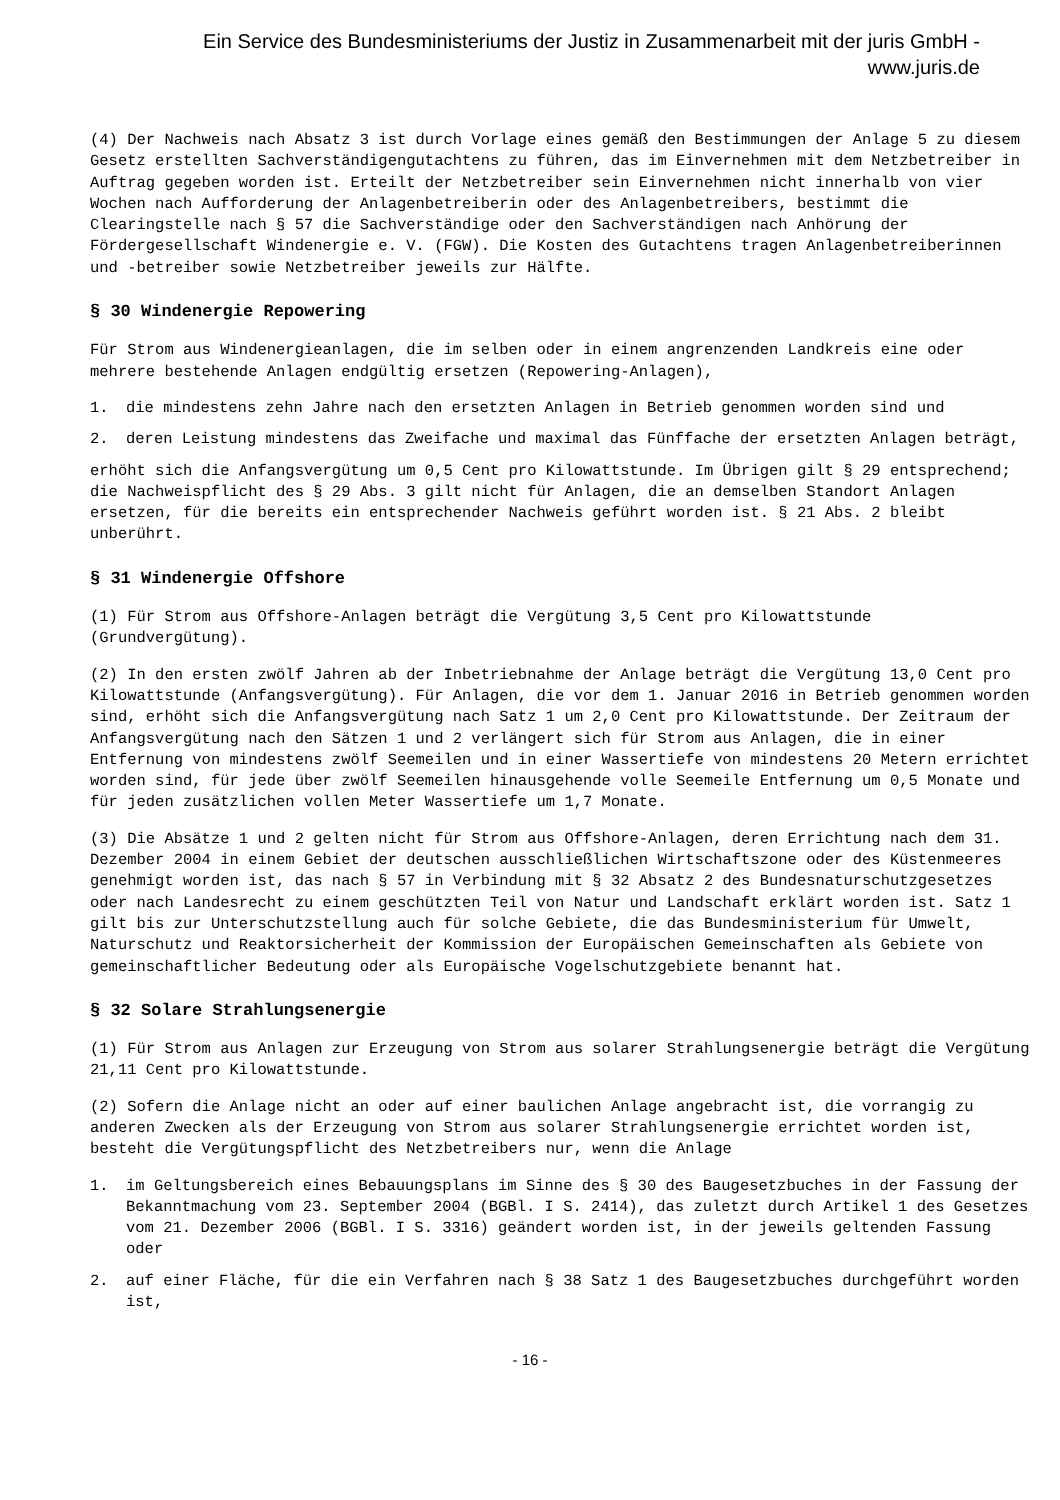Ein Service des Bundesministeriums der Justiz in Zusammenarbeit mit der juris GmbH -
www.juris.de
(4) Der Nachweis nach Absatz 3 ist durch Vorlage eines gemäß den Bestimmungen der Anlage 5 zu diesem Gesetz erstellten Sachverständigengutachtens zu führen, das im Einvernehmen mit dem Netzbetreiber in Auftrag gegeben worden ist. Erteilt der Netzbetreiber sein Einvernehmen nicht innerhalb von vier Wochen nach Aufforderung der Anlagenbetreiberin oder des Anlagenbetreibers, bestimmt die Clearingstelle nach § 57 die Sachverständige oder den Sachverständigen nach Anhörung der Fördergesellschaft Windenergie e. V. (FGW). Die Kosten des Gutachtens tragen Anlagenbetreiberinnen und -betreiber sowie Netzbetreiber jeweils zur Hälfte.
§ 30 Windenergie Repowering
Für Strom aus Windenergieanlagen, die im selben oder in einem angrenzenden Landkreis eine oder mehrere bestehende Anlagen endgültig ersetzen (Repowering-Anlagen),
1. die mindestens zehn Jahre nach den ersetzten Anlagen in Betrieb genommen worden sind und
2. deren Leistung mindestens das Zweifache und maximal das Fünffache der ersetzten Anlagen beträgt,
erhöht sich die Anfangsvergütung um 0,5 Cent pro Kilowattstunde. Im Übrigen gilt § 29 entsprechend; die Nachweispflicht des § 29 Abs. 3 gilt nicht für Anlagen, die an demselben Standort Anlagen ersetzen, für die bereits ein entsprechender Nachweis geführt worden ist. § 21 Abs. 2 bleibt unberührt.
§ 31 Windenergie Offshore
(1) Für Strom aus Offshore-Anlagen beträgt die Vergütung 3,5 Cent pro Kilowattstunde (Grundvergütung).
(2) In den ersten zwölf Jahren ab der Inbetriebnahme der Anlage beträgt die Vergütung 13,0 Cent pro Kilowattstunde (Anfangsvergütung). Für Anlagen, die vor dem 1. Januar 2016 in Betrieb genommen worden sind, erhöht sich die Anfangsvergütung nach Satz 1 um 2,0 Cent pro Kilowattstunde. Der Zeitraum der Anfangsvergütung nach den Sätzen 1 und 2 verlängert sich für Strom aus Anlagen, die in einer Entfernung von mindestens zwölf Seemeilen und in einer Wassertiefe von mindestens 20 Metern errichtet worden sind, für jede über zwölf Seemeilen hinausgehende volle Seemeile Entfernung um 0,5 Monate und für jeden zusätzlichen vollen Meter Wassertiefe um 1,7 Monate.
(3) Die Absätze 1 und 2 gelten nicht für Strom aus Offshore-Anlagen, deren Errichtung nach dem 31. Dezember 2004 in einem Gebiet der deutschen ausschließlichen Wirtschaftszone oder des Küstenmeeres genehmigt worden ist, das nach § 57 in Verbindung mit § 32 Absatz 2 des Bundesnaturschutzgesetzes oder nach Landesrecht zu einem geschützten Teil von Natur und Landschaft erklärt worden ist. Satz 1 gilt bis zur Unterschutzstellung auch für solche Gebiete, die das Bundesministerium für Umwelt, Naturschutz und Reaktorsicherheit der Kommission der Europäischen Gemeinschaften als Gebiete von gemeinschaftlicher Bedeutung oder als Europäische Vogelschutzgebiete benannt hat.
§ 32 Solare Strahlungsenergie
(1) Für Strom aus Anlagen zur Erzeugung von Strom aus solarer Strahlungsenergie beträgt die Vergütung 21,11 Cent pro Kilowattstunde.
(2) Sofern die Anlage nicht an oder auf einer baulichen Anlage angebracht ist, die vorrangig zu anderen Zwecken als der Erzeugung von Strom aus solarer Strahlungsenergie errichtet worden ist, besteht die Vergütungspflicht des Netzbetreibers nur, wenn die Anlage
1. im Geltungsbereich eines Bebauungsplans im Sinne des § 30 des Baugesetzbuches in der Fassung der Bekanntmachung vom 23. September 2004 (BGBl. I S. 2414), das zuletzt durch Artikel 1 des Gesetzes vom 21. Dezember 2006 (BGBl. I S. 3316) geändert worden ist, in der jeweils geltenden Fassung oder
2. auf einer Fläche, für die ein Verfahren nach § 38 Satz 1 des Baugesetzbuches durchgeführt worden ist,
- 16 -